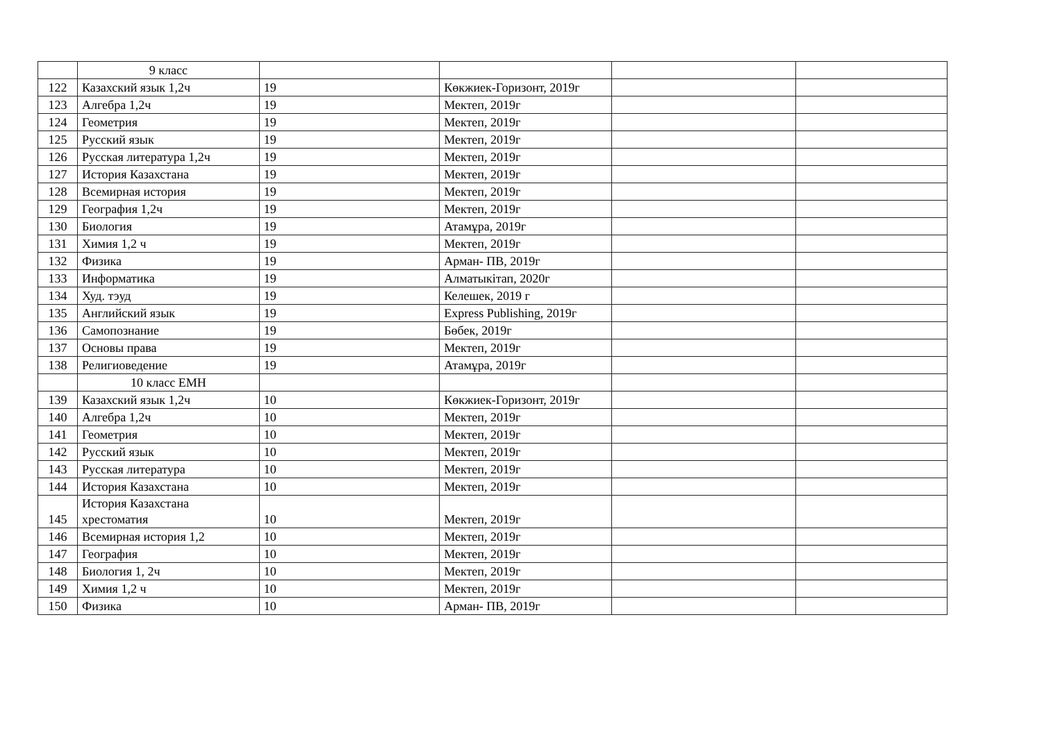| | 9 класс | | | | |
| 122 | Казахский язык 1,2ч | 19 | Көкжиек-Горизонт, 2019г | | |
| 123 | Алгебра 1,2ч | 19 | Мектеп, 2019г | | |
| 124 | Геометрия | 19 | Мектеп, 2019г | | |
| 125 | Русский язык | 19 | Мектеп, 2019г | | |
| 126 | Русская литература 1,2ч | 19 | Мектеп, 2019г | | |
| 127 | История Казахстана | 19 | Мектеп, 2019г | | |
| 128 | Всемирная история | 19 | Мектеп, 2019г | | |
| 129 | География 1,2ч | 19 | Мектеп, 2019г | | |
| 130 | Биология | 19 | Атамұра, 2019г | | |
| 131 | Химия 1,2 ч | 19 | Мектеп, 2019г | | |
| 132 | Физика | 19 | Арман- ПВ, 2019г | | |
| 133 | Информатика | 19 | Алматыкітап, 2020г | | |
| 134 | Худ. тэуд | 19 | Келешек, 2019 г | | |
| 135 | Английский язык | 19 | Express Publishing, 2019г | | |
| 136 | Самопознание | 19 | Бөбек, 2019г | | |
| 137 | Основы права | 19 | Мектеп, 2019г | | |
| 138 | Религиоведение | 19 | Атамұра, 2019г | | |
| | 10 класс ЕМН | | | | |
| 139 | Казахский язык 1,2ч | 10 | Көкжиек-Горизонт, 2019г | | |
| 140 | Алгебра 1,2ч | 10 | Мектеп, 2019г | | |
| 141 | Геометрия | 10 | Мектеп, 2019г | | |
| 142 | Русский язык | 10 | Мектеп, 2019г | | |
| 143 | Русская литература | 10 | Мектеп, 2019г | | |
| 144 | История Казахстана | 10 | Мектеп, 2019г | | |
| 145 | История Казахстана хрестоматия | 10 | Мектеп, 2019г | | |
| 146 | Всемирная история 1,2 | 10 | Мектеп, 2019г | | |
| 147 | География | 10 | Мектеп, 2019г | | |
| 148 | Биология 1, 2ч | 10 | Мектеп, 2019г | | |
| 149 | Химия 1,2 ч | 10 | Мектеп, 2019г | | |
| 150 | Физика | 10 | Арман- ПВ, 2019г | | |